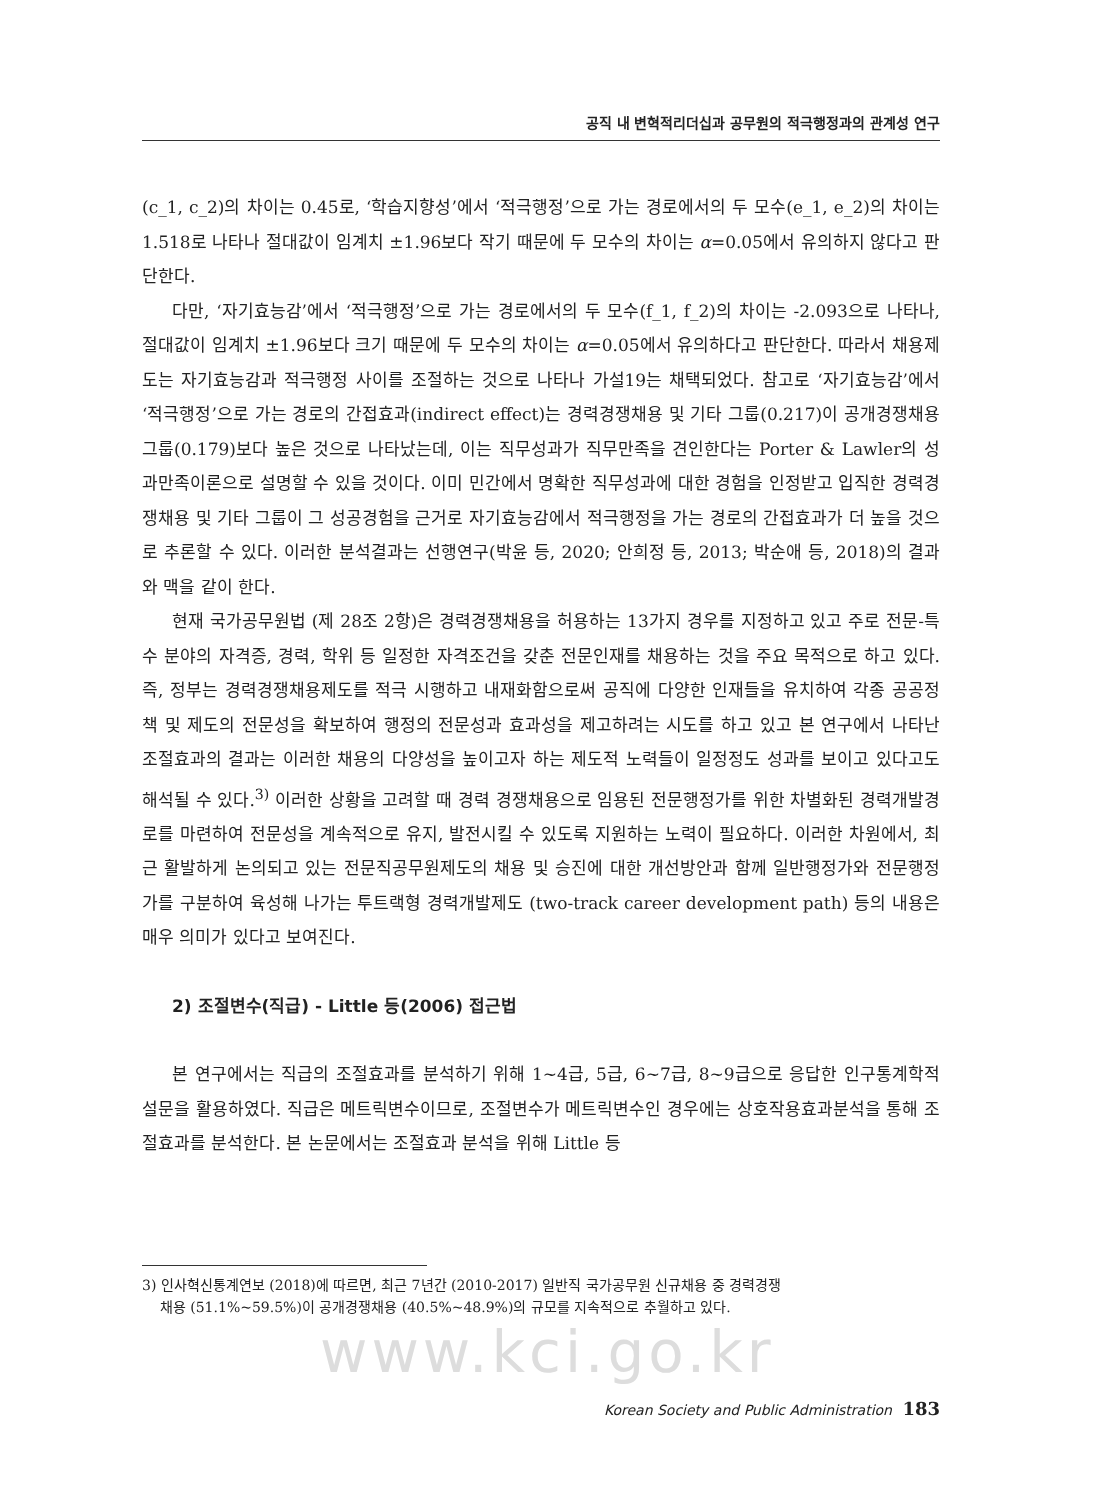공직 내 변혁적리더십과 공무원의 적극행정과의 관계성 연구
(c_1, c_2)의 차이는 0.45로, ‘학습지향성’에서 ‘적극행정’으로 가는 경로에서의 두 모수(e_1, e_2)의 차이는 1.518로 나타나 절대값이 임계치 ±1.96보다 작기 때문에 두 모수의 차이는 α=0.05에서 유의하지 않다고 판단한다.
다만, ‘자기효능감’에서 ‘적극행정’으로 가는 경로에서의 두 모수(f_1, f_2)의 차이는 -2.093으로 나타나, 절대값이 임계치 ±1.96보다 크기 때문에 두 모수의 차이는 α=0.05에서 유의하다고 판단한다. 따라서 채용제도는 자기효능감과 적극행정 사이를 조절하는 것으로 나타나 가설19는 채택되었다. 참고로 ‘자기효능감’에서 ‘적극행정’으로 가는 경로의 간접효과(indirect effect)는 경력경쟁채용 및 기타 그룹(0.217)이 공개경쟁채용 그룹(0.179)보다 높은 것으로 나타났는데, 이는 직무성과가 직무만족을 견인한다는 Porter & Lawler의 성과만족이론으로 설명할 수 있을 것이다. 이미 민간에서 명확한 직무성과에 대한 경험을 인정받고 입직한 경력경쟁채용 및 기타 그룹이 그 성공경험을 근거로 자기효능감에서 적극행정을 가는 경로의 간접효과가 더 높을 것으로 추론할 수 있다. 이러한 분석결과는 선행연구(박윤 등, 2020; 안희정 등, 2013; 박순애 등, 2018)의 결과와 맥을 같이 한다.
현재 국가공무원법 (제 28조 2항)은 경력경쟁채용을 허용하는 13가지 경우를 지정하고 있고 주로 전문-특수 분야의 자격증, 경력, 학위 등 일정한 자격조건을 갖춘 전문인재를 채용하는 것을 주요 목적으로 하고 있다. 즉, 정부는 경력경쟁채용제도를 적극 시행하고 내재화함으로써 공직에 다양한 인재들을 유치하여 각종 공공정책 및 제도의 전문성을 확보하여 행정의 전문성과 효과성을 제고하려는 시도를 하고 있고 본 연구에서 나타난 조절효과의 결과는 이러한 채용의 다양성을 높이고자 하는 제도적 노력들이 일정정도 성과를 보이고 있다고도 해석될 수 있다.<sup>3)</sup> 이러한 상황을 고려할 때 경력 경쟁채용으로 임용된 전문행정가를 위한 차별화된 경력개발경로를 마련하여 전문성을 계속적으로 유지, 발전시킬 수 있도록 지원하는 노력이 필요하다. 이러한 차원에서, 최근 활발하게 논의되고 있는 전문직공무원제도의 채용 및 승진에 대한 개선방안과 함께 일반행정가와 전문행정가를 구분하여 육성해 나가는 투트랙형 경력개발제도 (two-track career development path) 등의 내용은 매우 의미가 있다고 보여진다.
2) 조절변수(직급) - Little 등(2006) 접근법
본 연구에서는 직급의 조절효과를 분석하기 위해 1~4급, 5급, 6~7급, 8~9급으로 응답한 인구통계학적 설문을 활용하였다. 직급은 메트릭변수이므로, 조절변수가 메트릭변수인 경우에는 상호작용효과분석을 통해 조절효과를 분석한다. 본 논문에서는 조절효과 분석을 위해 Little 등
3) 인사혁신통계연보 (2018)에 따르면, 최근 7년간 (2010-2017) 일반직 국가공무원 신규채용 중 경력경쟁
채용 (51.1%~59.5%)이 공개경쟁채용 (40.5%~48.9%)의 규모를 지속적으로 추월하고 있다.
www.kci.go.kr
Korean Society and Public Administration 183